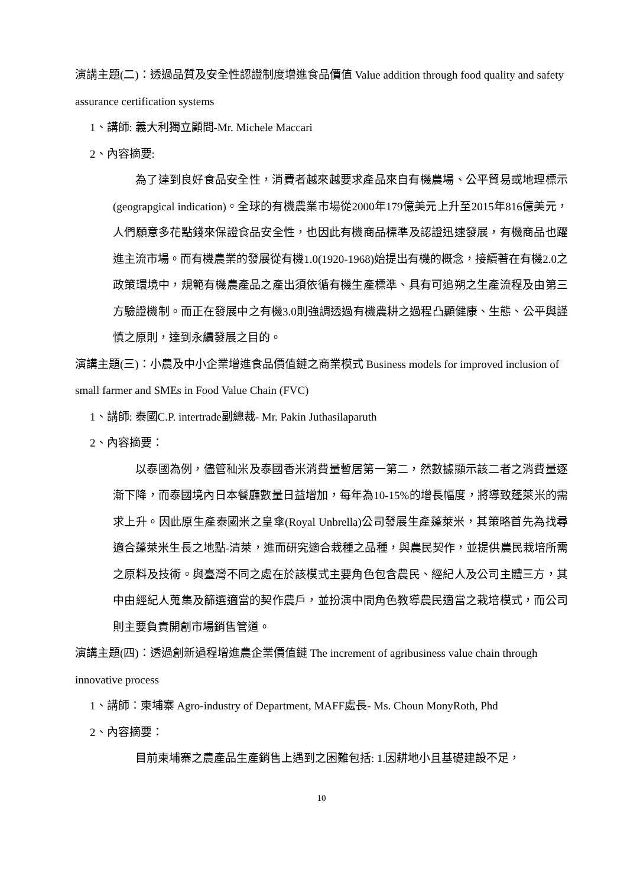演講主題(二)：透過品質及安全性認證制度增進食品價值 Value addition through food quality and safety assurance certification systems
1、講師: 義大利獨立顧問-Mr. Michele Maccari
2、內容摘要:
為了達到良好食品安全性，消費者越來越要求產品來自有機農場、公平貿易或地理標示(geograpgical indication)。全球的有機農業市場從2000年179億美元上升至2015年816億美元，人們願意多花點錢來保證食品安全性，也因此有機商品標準及認證迅速發展，有機商品也躍進主流市場。而有機農業的發展從有機1.0(1920-1968)始提出有機的概念，接續著在有機2.0之政策環境中，規範有機農產品之產出須依循有機生產標準、具有可追朔之生產流程及由第三方驗證機制。而正在發展中之有機3.0則強調透過有機農耕之過程凸顯健康、生態、公平與謹慎之原則，達到永續發展之目的。
演講主題(三)：小農及中小企業增進食品價值鏈之商業模式 Business models for improved inclusion of small farmer and SMEs in Food Value Chain (FVC)
1、講師: 泰國C.P. intertrade副總裁- Mr. Pakin Juthasilaparuth
2、內容摘要：
以泰國為例，儘管秈米及泰國香米消費量暫居第一第二，然數據顯示該二者之消費量逐漸下降，而泰國境內日本餐廳數量日益增加，每年為10-15%的增長幅度，將導致蓬萊米的需求上升。因此原生產泰國米之皇傘(Royal Unbrella)公司發展生產蓬萊米，其策略首先為找尋適合蓬萊米生長之地點-清萊，進而研究適合栽種之品種，與農民契作，並提供農民栽培所需之原料及技術。與臺灣不同之處在於該模式主要角色包含農民、經紀人及公司主體三方，其中由經紀人蒐集及篩選適當的契作農戶，並扮演中間角色教導農民適當之栽培模式，而公司則主要負責開創市場銷售管道。
演講主題(四)：透過創新過程增進農企業價值鏈 The increment of agribusiness value chain through innovative process
1、講師：柬埔寨 Agro-industry of Department, MAFF處長- Ms. Choun MonyRoth, Phd
2、內容摘要：
目前柬埔寨之農產品生產銷售上遇到之困難包括: 1.因耕地小且基礎建設不足，
10